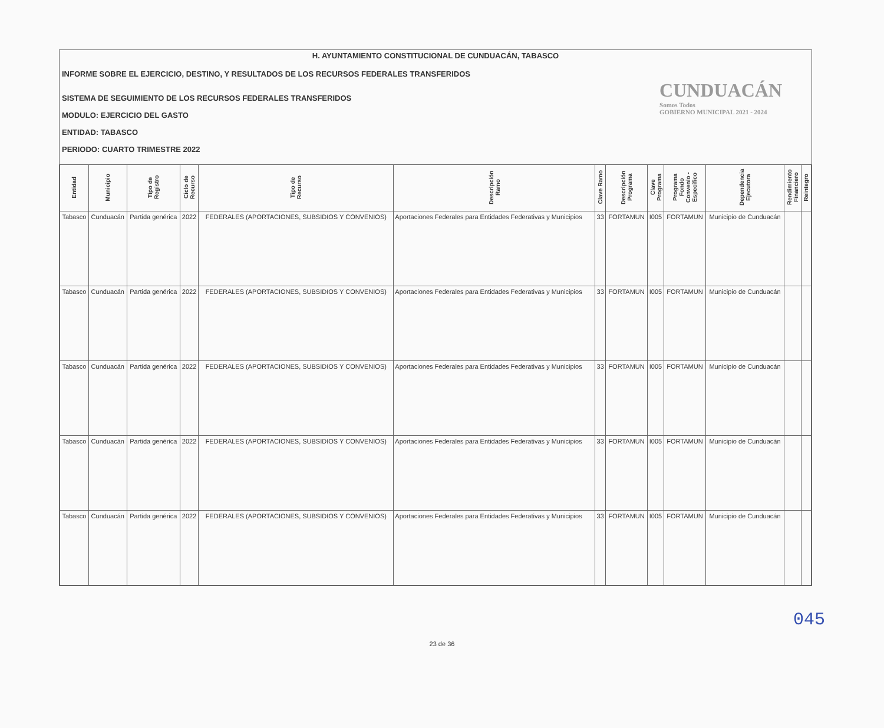H. AYUNTAMIENTO CONSTITUCIONAL DE CUNDUACÁN, TABASCO
INFORME SOBRE EL EJERCICIO, DESTINO, Y RESULTADOS DE LOS RECURSOS FEDERALES TRANSFERIDOS
SISTEMA DE SEGUIMIENTO DE LOS RECURSOS FEDERALES TRANSFERIDOS
MODULO: EJERCICIO DEL GASTO
ENTIDAD: TABASCO
PERIODO: CUARTO TRIMESTRE 2022
CUNDUACÁN
Somos Todos
GOBIERNO MUNICIPAL 2021 - 2024
| Entidad | Municipio | Tipo de Registro | Ciclo de Recurso | Tipo de Recurso | Descripción Ramo | Clave Ramo | Descripción Programa | Clave Programa | Programa Fondo Convenio - Específico | Dependencia Ejecutora | Rendimiento Financiero | Reintegro |
| --- | --- | --- | --- | --- | --- | --- | --- | --- | --- | --- | --- | --- |
| Tabasco | Cunduacán | Partida genérica | 2022 | FEDERALES (APORTACIONES, SUBSIDIOS Y CONVENIOS) | Aportaciones Federales para Entidades Federativas y Municipios | 33 | FORTAMUN | I005 | FORTAMUN | Municipio de Cunduacán | | |
| Tabasco | Cunduacán | Partida genérica | 2022 | FEDERALES (APORTACIONES, SUBSIDIOS Y CONVENIOS) | Aportaciones Federales para Entidades Federativas y Municipios | 33 | FORTAMUN | I005 | FORTAMUN | Municipio de Cunduacán | | |
| Tabasco | Cunduacán | Partida genérica | 2022 | FEDERALES (APORTACIONES, SUBSIDIOS Y CONVENIOS) | Aportaciones Federales para Entidades Federativas y Municipios | 33 | FORTAMUN | I005 | FORTAMUN | Municipio de Cunduacán | | |
| Tabasco | Cunduacán | Partida genérica | 2022 | FEDERALES (APORTACIONES, SUBSIDIOS Y CONVENIOS) | Aportaciones Federales para Entidades Federativas y Municipios | 33 | FORTAMUN | I005 | FORTAMUN | Municipio de Cunduacán | | |
| Tabasco | Cunduacán | Partida genérica | 2022 | FEDERALES (APORTACIONES, SUBSIDIOS Y CONVENIOS) | Aportaciones Federales para Entidades Federativas y Municipios | 33 | FORTAMUN | I005 | FORTAMUN | Municipio de Cunduacán | | |
045
23 de 36